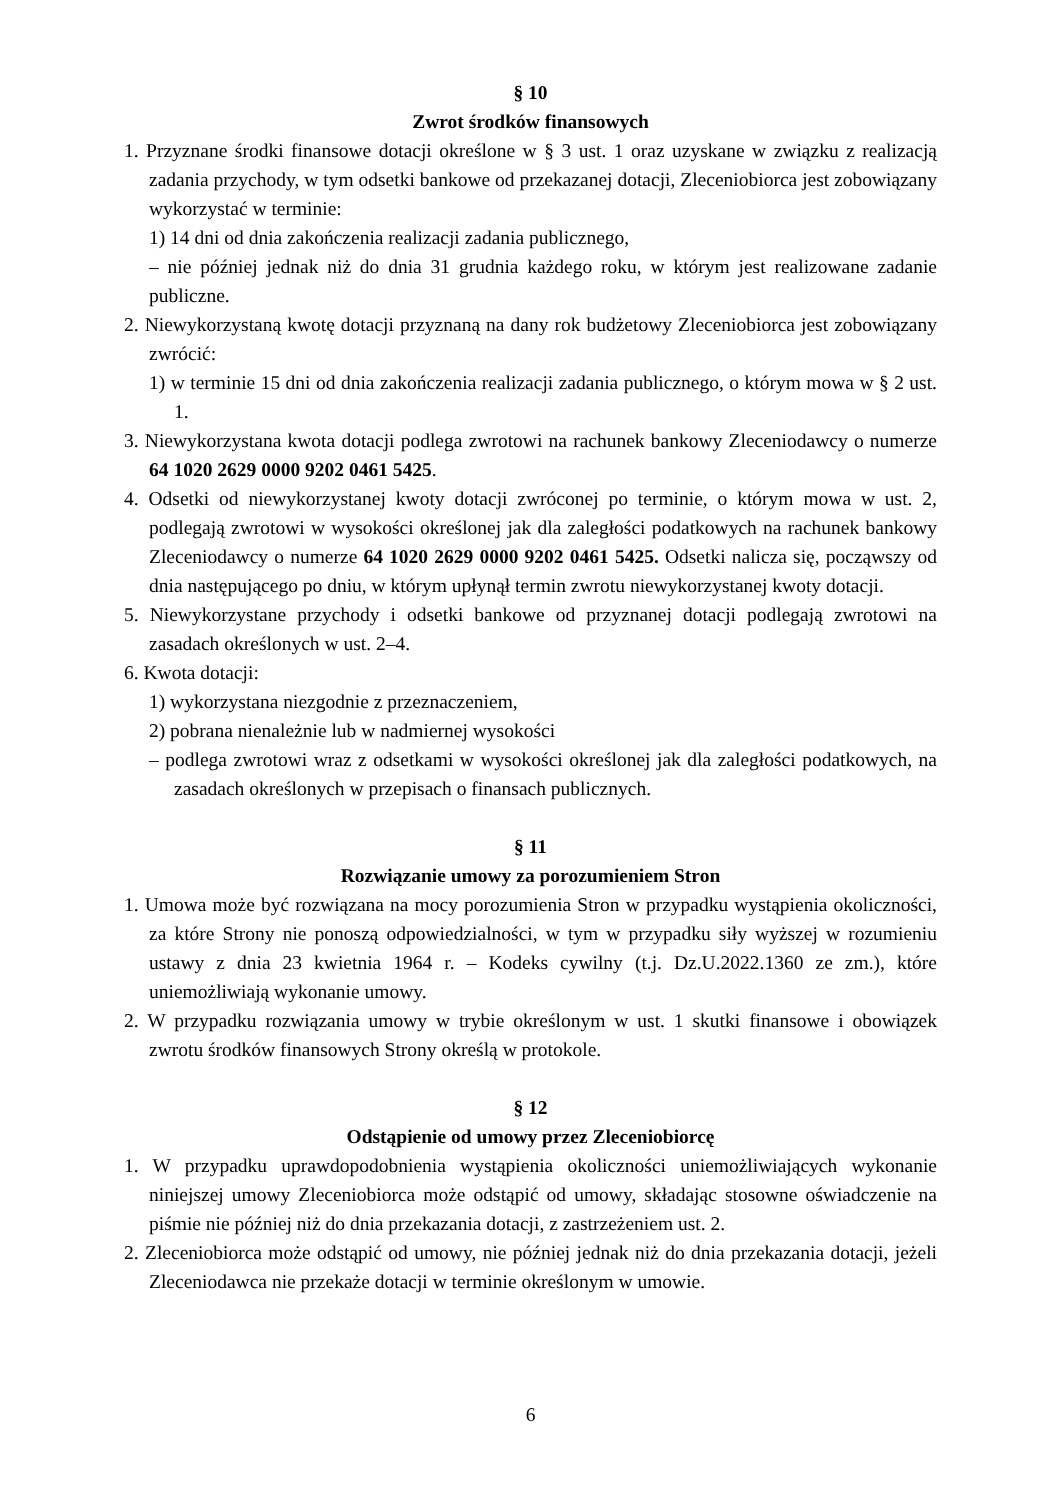§ 10
Zwrot środków finansowych
1. Przyznane środki finansowe dotacji określone w § 3 ust. 1 oraz uzyskane w związku z realizacją zadania przychody, w tym odsetki bankowe od przekazanej dotacji, Zleceniobiorca jest zobowiązany wykorzystać w terminie:
1) 14 dni od dnia zakończenia realizacji zadania publicznego,
– nie później jednak niż do dnia 31 grudnia każdego roku, w którym jest realizowane zadanie publiczne.
2. Niewykorzystaną kwotę dotacji przyznaną na dany rok budżetowy Zleceniobiorca jest zobowiązany zwrócić:
1) w terminie 15 dni od dnia zakończenia realizacji zadania publicznego, o którym mowa w § 2 ust. 1.
3. Niewykorzystana kwota dotacji podlega zwrotowi na rachunek bankowy Zleceniodawcy o numerze 64 1020 2629 0000 9202 0461 5425.
4. Odsetki od niewykorzystanej kwoty dotacji zwróconej po terminie, o którym mowa w ust. 2, podlegają zwrotowi w wysokości określonej jak dla zaległości podatkowych na rachunek bankowy Zleceniodawcy o numerze 64 1020 2629 0000 9202 0461 5425. Odsetki nalicza się, począwszy od dnia następującego po dniu, w którym upłynął termin zwrotu niewykorzystanej kwoty dotacji.
5. Niewykorzystane przychody i odsetki bankowe od przyznanej dotacji podlegają zwrotowi na zasadach określonych w ust. 2–4.
6. Kwota dotacji:
1) wykorzystana niezgodnie z przeznaczeniem,
2) pobrana nienależnie lub w nadmiernej wysokości
– podlega zwrotowi wraz z odsetkami w wysokości określonej jak dla zaległości podatkowych, na zasadach określonych w przepisach o finansach publicznych.
§ 11
Rozwiązanie umowy za porozumieniem Stron
1. Umowa może być rozwiązana na mocy porozumienia Stron w przypadku wystąpienia okoliczności, za które Strony nie ponoszą odpowiedzialności, w tym w przypadku siły wyższej w rozumieniu ustawy z dnia 23 kwietnia 1964 r. – Kodeks cywilny (t.j. Dz.U.2022.1360 ze zm.), które uniemożliwiają wykonanie umowy.
2. W przypadku rozwiązania umowy w trybie określonym w ust. 1 skutki finansowe i obowiązek zwrotu środków finansowych Strony określą w protokole.
§ 12
Odstąpienie od umowy przez Zleceniobiorcę
1. W przypadku uprawdopodobnienia wystąpienia okoliczności uniemożliwiających wykonanie niniejszej umowy Zleceniobiorca może odstąpić od umowy, składając stosowne oświadczenie na piśmie nie później niż do dnia przekazania dotacji, z zastrzeżeniem ust. 2.
2. Zleceniobiorca może odstąpić od umowy, nie później jednak niż do dnia przekazania dotacji, jeżeli Zleceniodawca nie przekaże dotacji w terminie określonym w umowie.
6